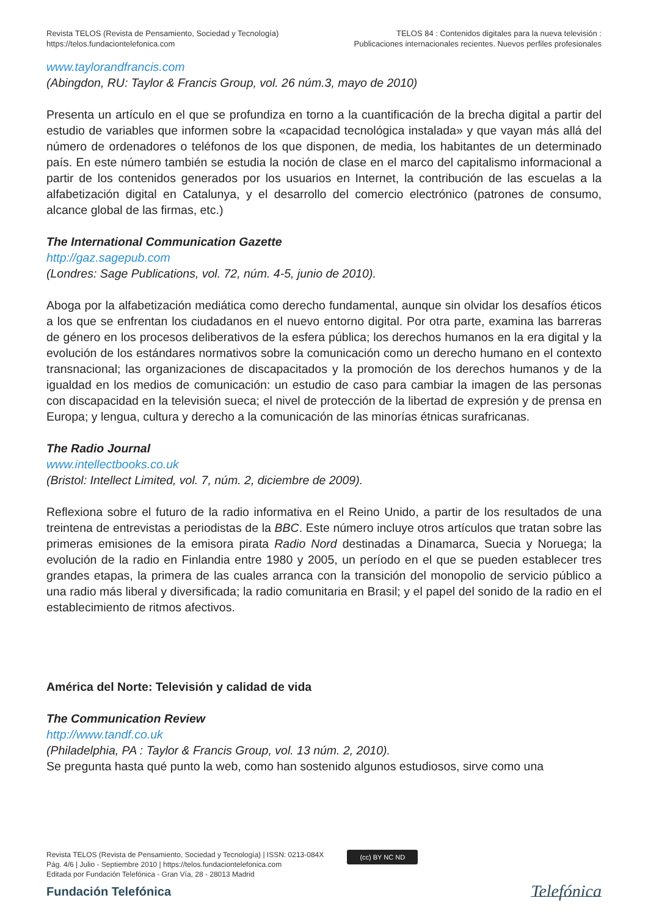Revista TELOS (Revista de Pensamiento, Sociedad y Tecnología)
https://telos.fundaciontelefonica.com
TELOS 84 : Contenidos digitales para la nueva televisión :
Publicaciones internacionales recientes. Nuevos perfiles profesionales
www.taylorandfrancis.com
(Abingdon, RU: Taylor & Francis Group, vol. 26 núm.3, mayo de 2010)
Presenta un artículo en el que se profundiza en torno a la cuantificación de la brecha digital a partir del estudio de variables que informen sobre la «capacidad tecnológica instalada» y que vayan más allá del número de ordenadores o teléfonos de los que disponen, de media, los habitantes de un determinado país. En este número también se estudia la noción de clase en el marco del capitalismo informacional a partir de los contenidos generados por los usuarios en Internet, la contribución de las escuelas a la alfabetización digital en Catalunya, y el desarrollo del comercio electrónico (patrones de consumo, alcance global de las firmas, etc.)
The International Communication Gazette
http://gaz.sagepub.com
(Londres: Sage Publications, vol. 72, núm. 4-5, junio de 2010).
Aboga por la alfabetización mediática como derecho fundamental, aunque sin olvidar los desafíos éticos a los que se enfrentan los ciudadanos en el nuevo entorno digital. Por otra parte, examina las barreras de género en los procesos deliberativos de la esfera pública; los derechos humanos en la era digital y la evolución de los estándares normativos sobre la comunicación como un derecho humano en el contexto transnacional; las organizaciones de discapacitados y la promoción de los derechos humanos y de la igualdad en los medios de comunicación: un estudio de caso para cambiar la imagen de las personas con discapacidad en la televisión sueca; el nivel de protección de la libertad de expresión y de prensa en Europa; y lengua, cultura y derecho a la comunicación de las minorías étnicas surafricanas.
The Radio Journal
www.intellectbooks.co.uk
(Bristol: Intellect Limited, vol. 7, núm. 2, diciembre de 2009).
Reflexiona sobre el futuro de la radio informativa en el Reino Unido, a partir de los resultados de una treintena de entrevistas a periodistas de la BBC. Este número incluye otros artículos que tratan sobre las primeras emisiones de la emisora pirata Radio Nord destinadas a Dinamarca, Suecia y Noruega; la evolución de la radio en Finlandia entre 1980 y 2005, un período en el que se pueden establecer tres grandes etapas, la primera de las cuales arranca con la transición del monopolio de servicio público a una radio más liberal y diversificada; la radio comunitaria en Brasil; y el papel del sonido de la radio en el establecimiento de ritmos afectivos.
América del Norte: Televisión y calidad de vida
The Communication Review
http://www.tandf.co.uk
(Philadelphia, PA : Taylor & Francis Group, vol. 13 núm. 2, 2010).
Se pregunta hasta qué punto la web, como han sostenido algunos estudiosos, sirve como una
Revista TELOS (Revista de Pensamiento, Sociedad y Tecnología) | ISSN: 0213-084X
Pág. 4/6 | Julio - Septiembre 2010 | https://telos.fundaciontelefonica.com
Editada por Fundación Telefónica - Gran Vía, 28 - 28013 Madrid
(cc) BY NC ND
Fundación Telefónica Telefónica